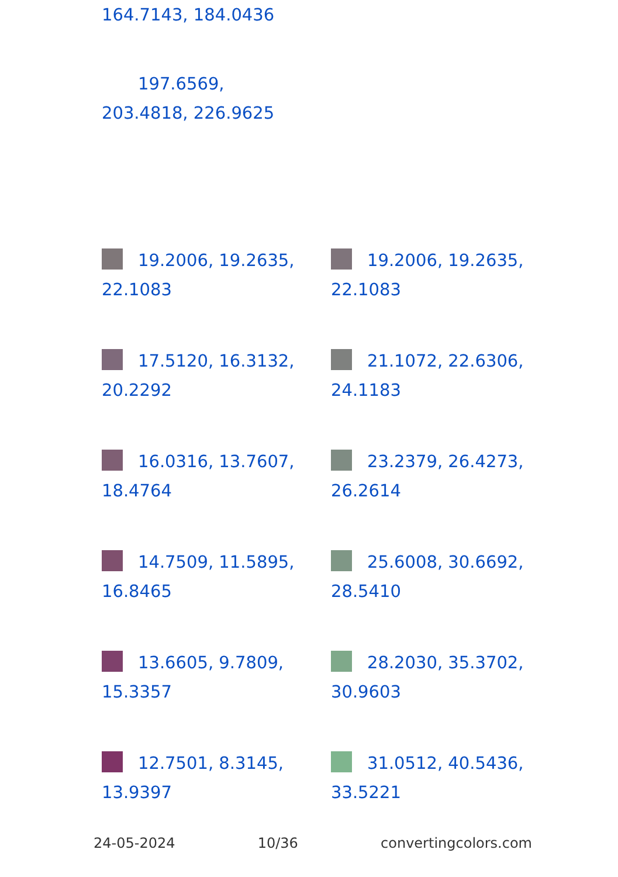164.7143, 184.0436
197.6569,
203.4818, 226.9625
19.2006, 19.2635, 22.1083
19.2006, 19.2635, 22.1083
17.5120, 16.3132, 20.2292
21.1072, 22.6306, 24.1183
16.0316, 13.7607, 18.4764
23.2379, 26.4273, 26.2614
14.7509, 11.5895, 16.8465
25.6008, 30.6692, 28.5410
13.6605, 9.7809, 15.3357
28.2030, 35.3702, 30.9603
12.7501, 8.3145, 13.9397
31.0512, 40.5436, 33.5221
24-05-2024 10/36 convertingcolors.com